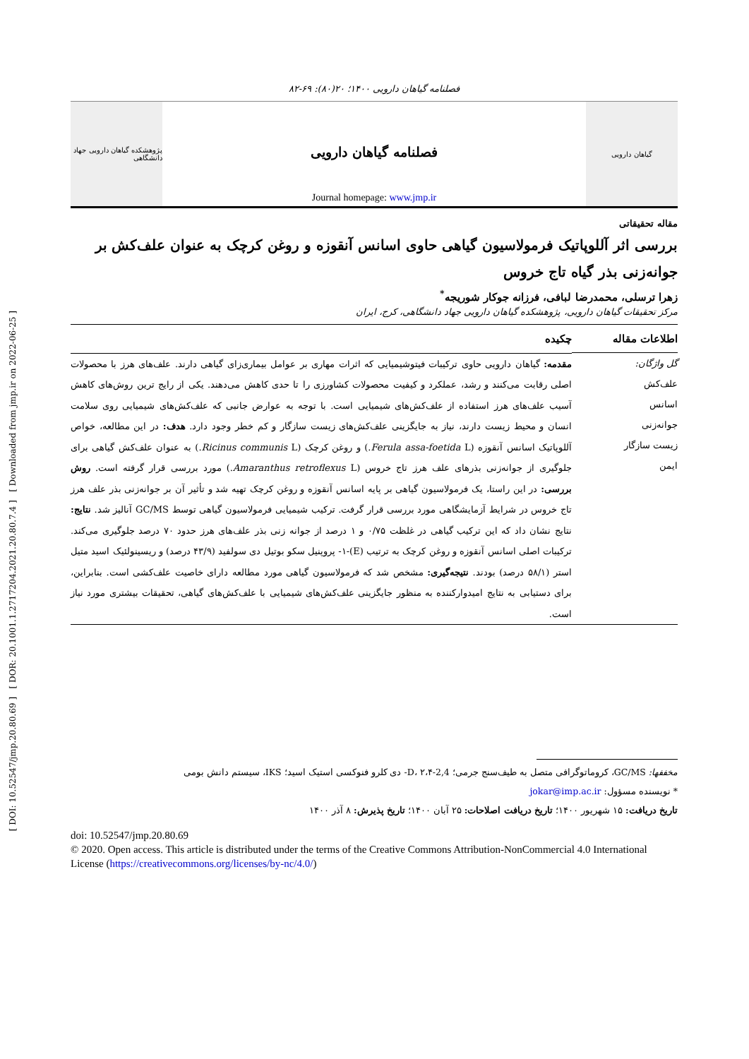[ DOI: 10.52547/jmp.20.80.69 ] [ DOR: 20.1001.1.2717204.2021.20.80.7.4 ] [ Downloaded from jmp.ir on 2022-06-25 ]
فصلنامه گیاهان دارویی ۱۴۰۰؛ ۲۰(۸۰): ۶۹-۸۲
پژوهشکده گیاهان دارویی جهاد دانشگاهی
فصلنامه گیاهان دارویی
Journal homepage: www.jmp.ir
گیاهان دارویی
مقاله تحقیقاتی
بررسی اثر آللوپاتیک فرمولاسیون گیاهی حاوی اسانس آنقوزه و روغن کرچک به عنوان علف‌کش بر جوانه‌زنی بذر گیاه تاج خروس
زهرا ترسلی، محمدرضا لبافی، فرزانه جوکار شوریجه<sup>*</sup>
مرکز تحقیقات گیاهان دارویی، پژوهشکده گیاهان دارویی جهاد دانشگاهی، کرج، ایران
اطلاعات مقاله
گل واژگان:
علف‌کش
اسانس
جوانه‌زنی
زیست سازگار
ایمن
چکیده
مقدمه: گیاهان دارویی حاوی ترکیبات فیتوشیمیایی که اثرات مهاری بر عوامل بیماری‌زای گیاهی دارند. علف‌های هرز با محصولات اصلی رقابت می‌کنند و رشد، عملکرد و کیفیت محصولات کشاورزی را تا حدی کاهش می‌دهند. یکی از رایج ترین روش‌های کاهش آسیب علف‌های هرز استفاده از علف‌کش‌های شیمیایی است. با توجه به عوارض جانبی که علف‌کش‌های شیمیایی روی سلامت انسان و محیط زیست دارند، نیاز به جایگزینی علف‌کش‌های زیست سازگار و کم خطر وجود دارد. هدف: در این مطالعه، خواص آللوپاتیک اسانس آنقوزه (Ferula assa-foetida L.) و روغن کرچک (Ricinus communis L.) به عنوان علف‌کش گیاهی برای جلوگیری از جوانه‌زنی بذرهای علف هرز تاج خروس (Amaranthus retroflexus L.) مورد بررسی قرار گرفته است. روش بررسی: در این راستا، یک فرمولاسیون گیاهی بر پایه اسانس آنقوزه و روغن کرچک تهیه شد و تأثیر آن بر جوانه‌زنی بذر علف هرز تاج خروس در شرایط آزمایشگاهی مورد بررسی قرار گرفت. ترکیب شیمیایی فرمولاسیون گیاهی توسط GC/MS آنالیز شد. نتایج: نتایج نشان داد که این ترکیب گیاهی در غلظت ۰/۷۵ و ۱ درصد از جوانه زنی بذر علف‌های هرز حدود ۷۰ درصد جلوگیری می‌کند. ترکیبات اصلی اسانس آنقوزه و روغن کرچک به ترتیب (E)-۱- پروپنیل سکو بوتیل دی سولفید (۴۳/۹ درصد) و ریسینولئیک اسید متیل استر (۵۸/۱ درصد) بودند. نتیجه‌گیری: مشخص شد که فرمولاسیون گیاهی مورد مطالعه دارای خاصیت علف‌کشی است. بنابراین، برای دستیابی به نتایج امیدوارکننده به منظور جایگزینی علف‌کش‌های شیمیایی با علف‌کش‌های گیاهی، تحقیقات بیشتری مورد نیاز است.
مخففها: GC/MS، کروماتوگرافی متصل به طیف‌سنج جرمی؛ 2,4-D، ۲،۴- دی کلرو فنوکسی استیک اسید؛ IKS، سیستم دانش بومی
* نویسنده مسؤول: jokar@imp.ac.ir
تاریخ دریافت: ۱۵ شهریور ۱۴۰۰؛ تاریخ دریافت اصلاحات: ۲۵ آبان ۱۴۰۰؛ تاریخ پذیرش: ۸ آذر ۱۴۰۰
doi: 10.52547/jmp.20.80.69
© 2020. Open access. This article is distributed under the terms of the Creative Commons Attribution-NonCommercial 4.0 International License (https://creativecommons.org/licenses/by-nc/4.0/)